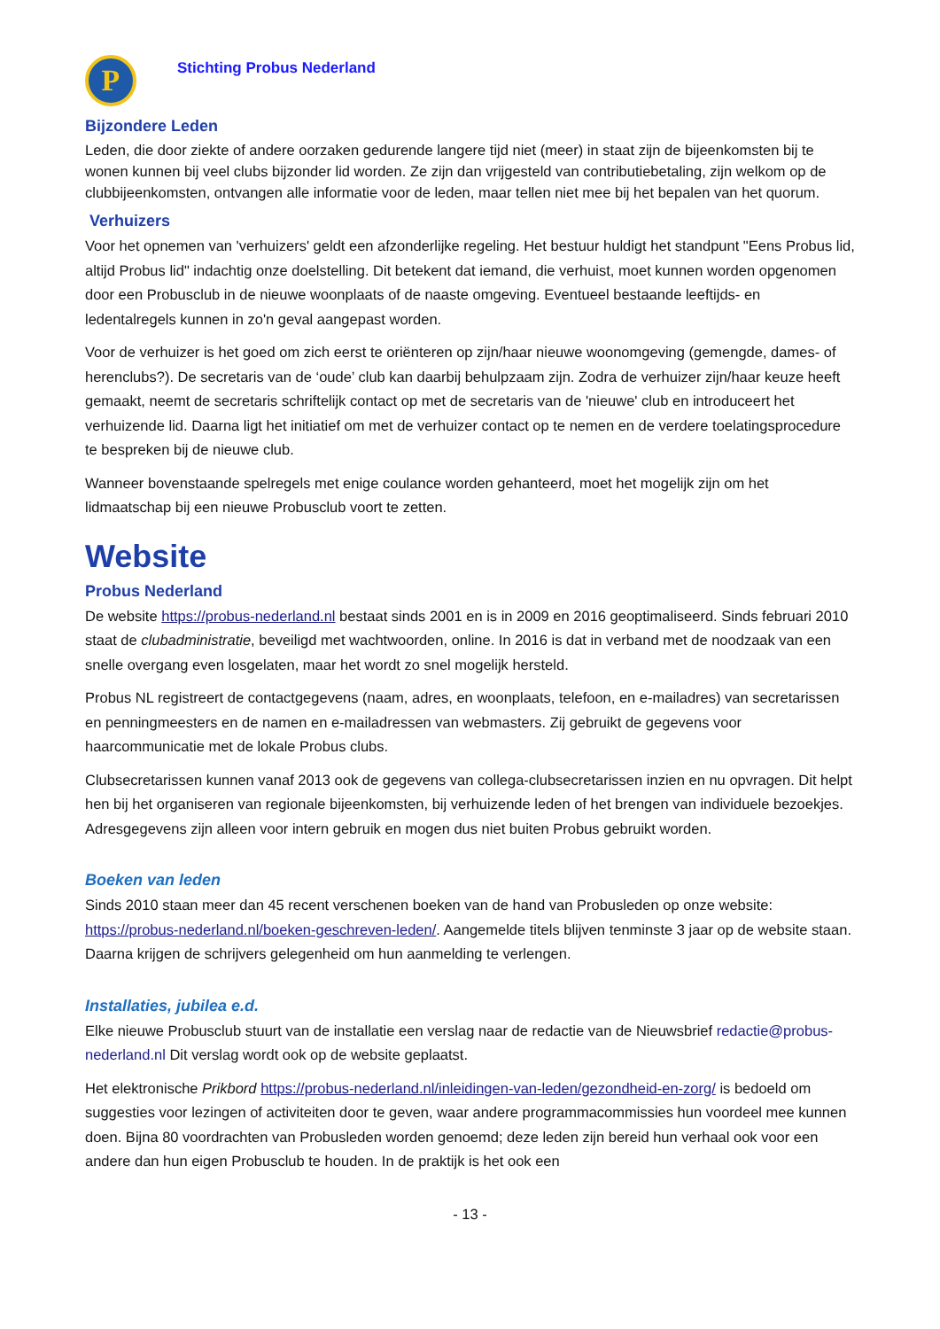P
Stichting Probus Nederland
Bijzondere Leden
Leden, die door ziekte of andere oorzaken gedurende langere tijd niet (meer) in staat zijn de bijeenkomsten bij te wonen kunnen bij veel clubs bijzonder lid worden. Ze zijn dan vrijgesteld van contributiebetaling, zijn welkom op de clubbijeenkomsten, ontvangen alle informatie voor de leden, maar tellen niet mee bij het bepalen van het quorum.
Verhuizers
Voor het opnemen van 'verhuizers' geldt een afzonderlijke regeling. Het bestuur huldigt het standpunt "Eens Probus lid, altijd Probus lid" indachtig onze doelstelling. Dit betekent dat iemand, die verhuist, moet kunnen worden opgenomen door een Probusclub in de nieuwe woonplaats of de naaste omgeving. Eventueel bestaande leeftijds- en ledentalregels kunnen in zo'n geval aangepast worden.
Voor de verhuizer is het goed om zich eerst te oriënteren op zijn/haar nieuwe woonomgeving (gemengde, dames- of herenclubs?). De secretaris van de ‘oude’ club kan daarbij behulpzaam zijn. Zodra de verhuizer zijn/haar keuze heeft gemaakt, neemt de secretaris schriftelijk contact op met de secretaris van de 'nieuwe' club en introduceert het verhuizende lid. Daarna ligt het initiatief om met de verhuizer contact op te nemen en de verdere toelatingsprocedure te bespreken bij de nieuwe club.
Wanneer bovenstaande spelregels met enige coulance worden gehanteerd, moet het mogelijk zijn om het lidmaatschap bij een nieuwe Probusclub voort te zetten.
Website
Probus Nederland
De website https://probus-nederland.nl bestaat sinds 2001 en is in 2009 en 2016 geoptimaliseerd. Sinds februari 2010 staat de clubadministratie, beveiligd met wachtwoorden, online. In 2016 is dat in verband met de noodzaak van een snelle overgang even losgelaten, maar het wordt zo snel mogelijk hersteld.
Probus NL registreert de contactgegevens (naam, adres, en woonplaats, telefoon, en e-mailadres) van secretarissen en penningmeesters en de namen en e-mailadressen van webmasters. Zij gebruikt de gegevens voor haarcommunicatie met de lokale Probus clubs.
Clubsecretarissen kunnen vanaf 2013 ook de gegevens van collega-clubsecretarissen inzien en nu opvragen. Dit helpt hen bij het organiseren van regionale bijeenkomsten, bij verhuizende leden of het brengen van individuele bezoekjes. Adresgegevens zijn alleen voor intern gebruik en mogen dus niet buiten Probus gebruikt worden.
Boeken van leden
Sinds 2010 staan meer dan 45 recent verschenen boeken van de hand van Probusleden op onze website: https://probus-nederland.nl/boeken-geschreven-leden/. Aangemelde titels blijven tenminste 3 jaar op de website staan. Daarna krijgen de schrijvers gelegenheid om hun aanmelding te verlengen.
Installaties, jubilea e.d.
Elke nieuwe Probusclub stuurt van de installatie een verslag naar de redactie van de Nieuwsbrief redactie@probus-nederland.nl Dit verslag wordt ook op de website geplaatst.
Het elektronische Prikbord https://probus-nederland.nl/inleidingen-van-leden/gezondheid-en-zorg/ is bedoeld om suggesties voor lezingen of activiteiten door te geven, waar andere programmacommissies hun voordeel mee kunnen doen. Bijna 80 voordrachten van Probusleden worden genoemd; deze leden zijn bereid hun verhaal ook voor een andere dan hun eigen Probusclub te houden. In de praktijk is het ook een
- 13 -